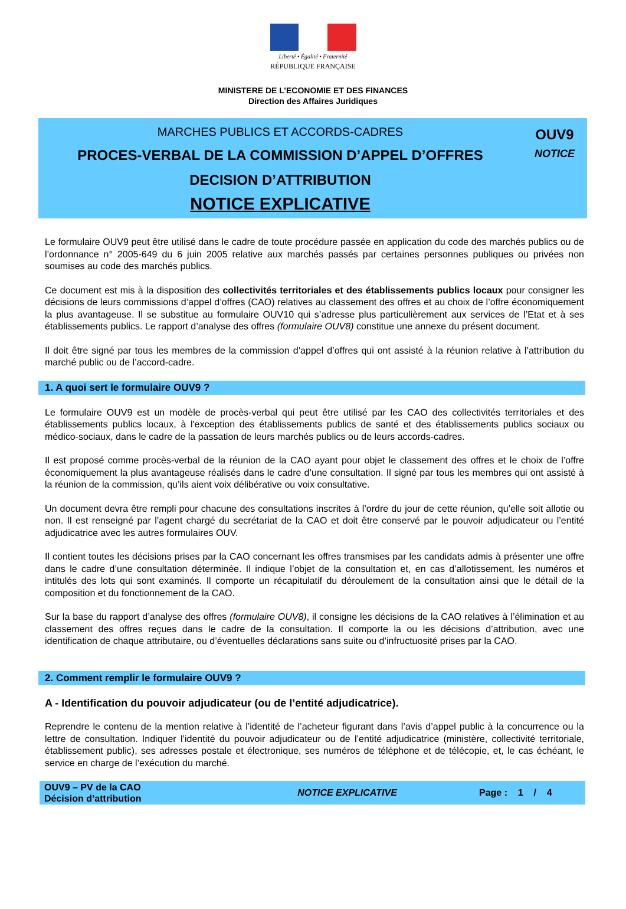Liberté • Égalité • Fraternité
RÉPUBLIQUE FRANÇAISE
MINISTERE DE L’ECONOMIE ET DES FINANCES
Direction des Affaires Juridiques
MARCHES PUBLICS ET ACCORDS-CADRES
PROCES-VERBAL DE LA COMMISSION D’APPEL D’OFFRES
DECISION D’ATTRIBUTION
NOTICE EXPLICATIVE
OUV9
NOTICE
Le formulaire OUV9 peut être utilisé dans le cadre de toute procédure passée en application du code des marchés publics ou de l’ordonnance n° 2005-649 du 6 juin 2005 relative aux marchés passés par certaines personnes publiques ou privées non soumises au code des marchés publics.
Ce document est mis à la disposition des collectivités territoriales et des établissements publics locaux pour consigner les décisions de leurs commissions d’appel d’offres (CAO) relatives au classement des offres et au choix de l’offre économiquement la plus avantageuse. Il se substitue au formulaire OUV10 qui s’adresse plus particulièrement aux services de l’Etat et à ses établissements publics. Le rapport d’analyse des offres (formulaire OUV8) constitue une annexe du présent document.
Il doit être signé par tous les membres de la commission d’appel d’offres qui ont assisté à la réunion relative à l’attribution du marché public ou de l’accord-cadre.
1. A quoi sert le formulaire OUV9 ?
Le formulaire OUV9 est un modèle de procès-verbal qui peut être utilisé par les CAO des collectivités territoriales et des établissements publics locaux, à l'exception des établissements publics de santé et des établissements publics sociaux ou médico-sociaux, dans le cadre de la passation de leurs marchés publics ou de leurs accords-cadres.
Il est proposé comme procès-verbal de la réunion de la CAO ayant pour objet le classement des offres et le choix de l’offre économiquement la plus avantageuse réalisés dans le cadre d’une consultation. Il signé par tous les membres qui ont assisté à la réunion de la commission, qu’ils aient voix délibérative ou voix consultative.
Un document devra être rempli pour chacune des consultations inscrites à l’ordre du jour de cette réunion, qu’elle soit allotie ou non. Il est renseigné par l’agent chargé du secrétariat de la CAO et doit être conservé par le pouvoir adjudicateur ou l’entité adjudicatrice avec les autres formulaires OUV.
Il contient toutes les décisions prises par la CAO concernant les offres transmises par les candidats admis à présenter une offre dans le cadre d’une consultation déterminée. Il indique l’objet de la consultation et, en cas d’allotissement, les numéros et intitulés des lots qui sont examinés. Il comporte un récapitulatif du déroulement de la consultation ainsi que le détail de la composition et du fonctionnement de la CAO.
Sur la base du rapport d’analyse des offres (formulaire OUV8), il consigne les décisions de la CAO relatives à l’élimination et au classement des offres reçues dans le cadre de la consultation. Il comporte la ou les décisions d’attribution, avec une identification de chaque attributaire, ou d’éventuelles déclarations sans suite ou d’infructuosité prises par la CAO.
2. Comment remplir le formulaire OUV9 ?
A - Identification du pouvoir adjudicateur (ou de l’entité adjudicatrice).
Reprendre le contenu de la mention relative à l’identité de l’acheteur figurant dans l’avis d’appel public à la concurrence ou la lettre de consultation. Indiquer l’identité du pouvoir adjudicateur ou de l’entité adjudicatrice (ministère, collectivité territoriale, établissement public), ses adresses postale et électronique, ses numéros de téléphone et de télécopie, et, le cas échéant, le service en charge de l’exécution du marché.
OUV9 – PV de la CAO
Décision d’attribution
NOTICE EXPLICATIVE
Page : 1 / 4